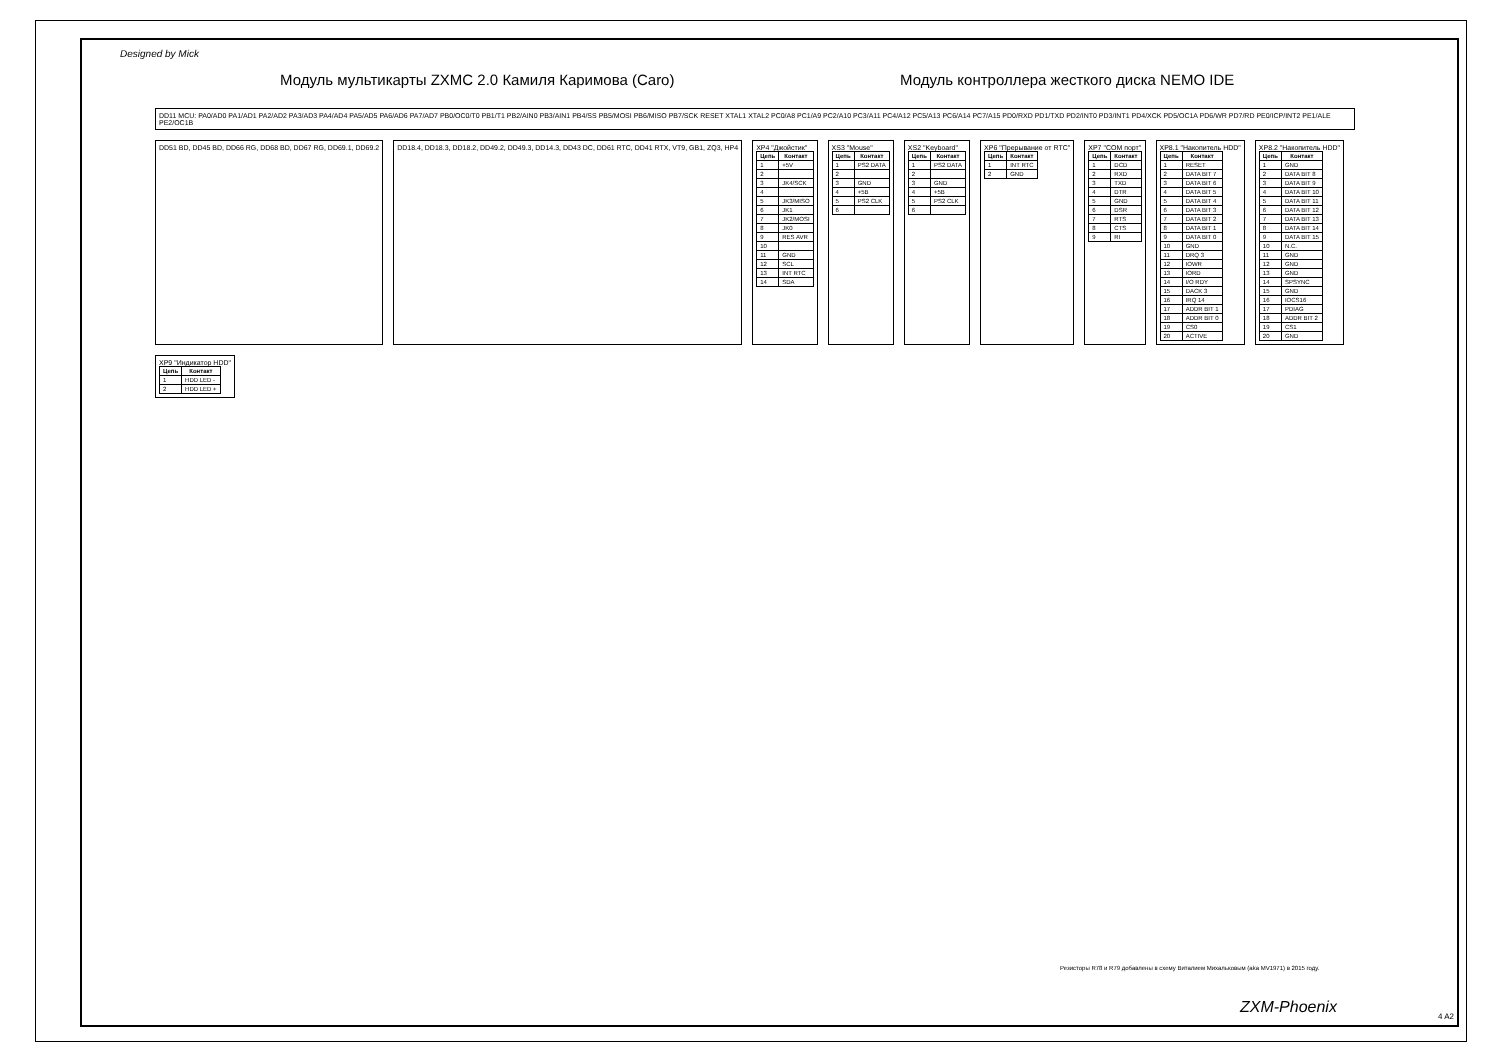Designed by Mick
Модуль мультикарты ZXMC 2.0 Камиля Каримова (Caro) Модуль контроллера жесткого диска NEMO IDE
DD11 MCU: PA0/AD0 PA1/AD1 PA2/AD2 PA3/AD3 PA4/AD4 PA5/AD5 PA6/AD6 PA7/AD7 PB0/OC0/T0 PB1/T1 PB2/AIN0 PB3/AIN1 PB4/SS PB5/MOSI PB6/MISO PB7/SCK RESET XTAL1 XTAL2 PC0/A8 PC1/A9 PC2/A10 PC3/A11 PC4/A12 PC5/A13 PC6/A14 PC7/A15 PD0/RXD PD1/TXD PD2/INT0 PD3/INT1 PD4/XCK PD5/OC1A PD6/WR PD7/RD PE0/ICP/INT2 PE1/ALE PE2/OC1B
DD51 BD, DD45 BD, DD66 RG, DD68 BD, DD67 RG, DD69.1, DD69.2
DD18.4, DD18.3, DD18.2, DD49.2, DD49.3, DD14.3, DD43 DC, DD61 RTC, DD41 RTX, VT9, GB1, ZQ3, HP4
XP4 "Джойстик"
| Цепь | Контакт |
| --- | --- |
| 1 | +5V |
| 2 | |
| 3 | JK4/SCK |
| 4 | |
| 5 | JK3/MISO |
| 6 | JK1 |
| 7 | JK2/MOSI |
| 8 | JK0 |
| 9 | RES AVR |
| 10 | |
| 11 | GND |
| 12 | SCL |
| 13 | INT RTC |
| 14 | SDA |
XS3 "Mouse"
| Цепь | Контакт |
| --- | --- |
| 1 | PS2 DATA |
| 2 | |
| 3 | GND |
| 4 | +5В |
| 5 | PS2 CLK |
| 6 | |
XS2 "Keyboard"
| Цепь | Контакт |
| --- | --- |
| 1 | PS2 DATA |
| 2 | |
| 3 | GND |
| 4 | +5В |
| 5 | PS2 CLK |
| 6 | |
XP6 "Прерывание от RTC"
| Цепь | Контакт |
| --- | --- |
| 1 | INT RTC |
| 2 | GND |
XP7 "COM порт"
| Цепь | Контакт |
| --- | --- |
| 1 | DCD |
| 2 | RXD |
| 3 | TXD |
| 4 | DTR |
| 5 | GND |
| 6 | DSR |
| 7 | RTS |
| 8 | CTS |
| 9 | RI |
XP8.1 "Накопитель HDD"
| Цепь | Контакт |
| --- | --- |
| 1 | RESET |
| 2 | DATA BIT 7 |
| 3 | DATA BIT 6 |
| 4 | DATA BIT 5 |
| 5 | DATA BIT 4 |
| 6 | DATA BIT 3 |
| 7 | DATA BIT 2 |
| 8 | DATA BIT 1 |
| 9 | DATA BIT 0 |
| 10 | GND |
| 11 | DRQ 3 |
| 12 | IOWR |
| 13 | IORD |
| 14 | I/O RDY |
| 15 | DACK 3 |
| 16 | IRQ 14 |
| 17 | ADDR BIT 1 |
| 18 | ADDR BIT 0 |
| 19 | CS0 |
| 20 | ACTIVE |
XP8.2 "Накопитель HDD"
| Цепь | Контакт |
| --- | --- |
| 1 | GND |
| 2 | DATA BIT 8 |
| 3 | DATA BIT 9 |
| 4 | DATA BIT 10 |
| 5 | DATA BIT 11 |
| 6 | DATA BIT 12 |
| 7 | DATA BIT 13 |
| 8 | DATA BIT 14 |
| 9 | DATA BIT 15 |
| 10 | N.C. |
| 11 | GND |
| 12 | GND |
| 13 | GND |
| 14 | SPSYNC |
| 15 | GND |
| 16 | IOCS16 |
| 17 | PDIAG |
| 18 | ADDR BIT 2 |
| 19 | CS1 |
| 20 | GND |
XP9 "Индикатор HDD"
| Цепь | Контакт |
| --- | --- |
| 1 | HDD LED - |
| 2 | HDD LED + |
Резисторы R78 и R79 добавлены в схему Виталием Михальковым (aka MV1971) в 2015 году.
ZXM-Phoenix 4 A2